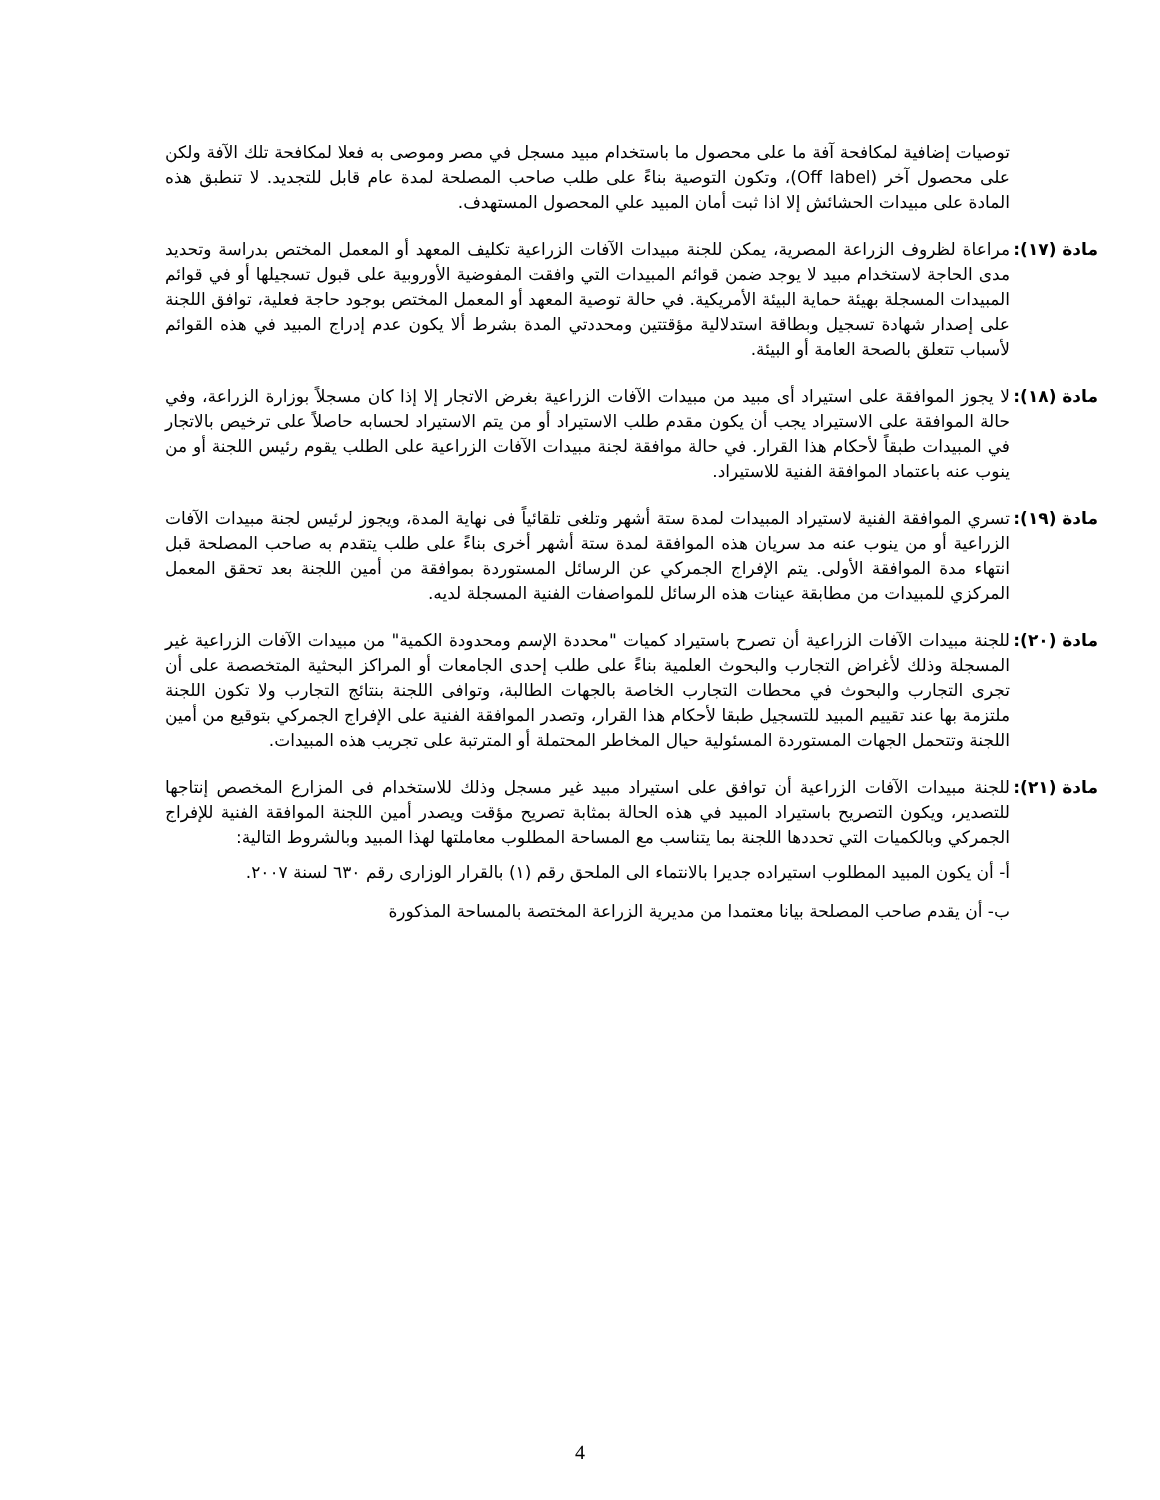توصيات إضافية لمكافحة آفة ما على محصول ما باستخدام مبيد مسجل في مصر وموصى به فعلا لمكافحة تلك الآفة ولكن على محصول آخر (Off label)، وتكون التوصية بناءً على طلب صاحب المصلحة لمدة عام قابل للتجديد. لا تنطبق هذه المادة على مبيدات الحشائش إلا اذا ثبت أمان المبيد علي المحصول المستهدف.
مادة (١٧): مراعاة لظروف الزراعة المصرية، يمكن للجنة مبيدات الآفات الزراعية تكليف المعهد أو المعمل المختص بدراسة وتحديد مدى الحاجة لاستخدام مبيد لا يوجد ضمن قوائم المبيدات التي وافقت المفوضية الأوروبية على قبول تسجيلها أو في قوائم المبيدات المسجلة بهيئة حماية البيئة الأمريكية. في حالة توصية المعهد أو المعمل المختص بوجود حاجة فعلية، توافق اللجنة على إصدار شهادة تسجيل وبطاقة استدلالية مؤقتتين ومحددتي المدة بشرط ألا يكون عدم إدراج المبيد في هذه القوائم لأسباب تتعلق بالصحة العامة أو البيئة.
مادة (١٨): لا يجوز الموافقة على استيراد أى مبيد من مبيدات الآفات الزراعية بغرض الاتجار إلا إذا كان مسجلاً بوزارة الزراعة، وفي حالة الموافقة على الاستيراد يجب أن يكون مقدم طلب الاستيراد أو من يتم الاستيراد لحسابه حاصلاً على ترخيص بالاتجار في المبيدات طبقاً لأحكام هذا القرار. في حالة موافقة لجنة مبيدات الآفات الزراعية على الطلب يقوم رئيس اللجنة أو من ينوب عنه باعتماد الموافقة الفنية للاستيراد.
مادة (١٩): تسري الموافقة الفنية لاستيراد المبيدات لمدة ستة أشهر وتلغى تلقائياً فى نهاية المدة، ويجوز لرئيس لجنة مبيدات الآفات الزراعية أو من ينوب عنه مد سريان هذه الموافقة لمدة ستة أشهر أخرى بناءً على طلب يتقدم به صاحب المصلحة قبل انتهاء مدة الموافقة الأولى. يتم الإفراج الجمركي عن الرسائل المستوردة بموافقة من أمين اللجنة بعد تحقق المعمل المركزي للمبيدات من مطابقة عينات هذه الرسائل للمواصفات الفنية المسجلة لديه.
مادة (٢٠): للجنة مبيدات الآفات الزراعية أن تصرح باستيراد كميات "محددة الإسم ومحدودة الكمية" من مبيدات الآفات الزراعية غير المسجلة وذلك لأغراض التجارب والبحوث العلمية بناءً على طلب إحدى الجامعات أو المراكز البحثية المتخصصة على أن تجرى التجارب والبحوث في محطات التجارب الخاصة بالجهات الطالبة، وتوافى اللجنة بنتائج التجارب ولا تكون اللجنة ملتزمة بها عند تقييم المبيد للتسجيل طبقا لأحكام هذا القرار، وتصدر الموافقة الفنية على الإفراج الجمركي بتوقيع من أمين اللجنة وتتحمل الجهات المستوردة المسئولية حيال المخاطر المحتملة أو المترتبة على تجريب هذه المبيدات.
مادة (٢١): للجنة مبيدات الآفات الزراعية أن توافق على استيراد مبيد غير مسجل وذلك للاستخدام فى المزارع المخصص إنتاجها للتصدير، ويكون التصريح باستيراد المبيد في هذه الحالة بمثابة تصريح مؤقت ويصدر أمين اللجنة الموافقة الفنية للإفراج الجمركي وبالكميات التي تحددها اللجنة بما يتناسب مع المساحة المطلوب معاملتها لهذا المبيد وبالشروط التالية:
أ- أن يكون المبيد المطلوب استيراده جديرا بالانتماء الى الملحق رقم (١) بالقرار الوزارى رقم ٦٣٠ لسنة ٢٠٠٧.
ب- أن يقدم صاحب المصلحة بيانا معتمدا من مديرية الزراعة المختصة بالمساحة المذكورة
4